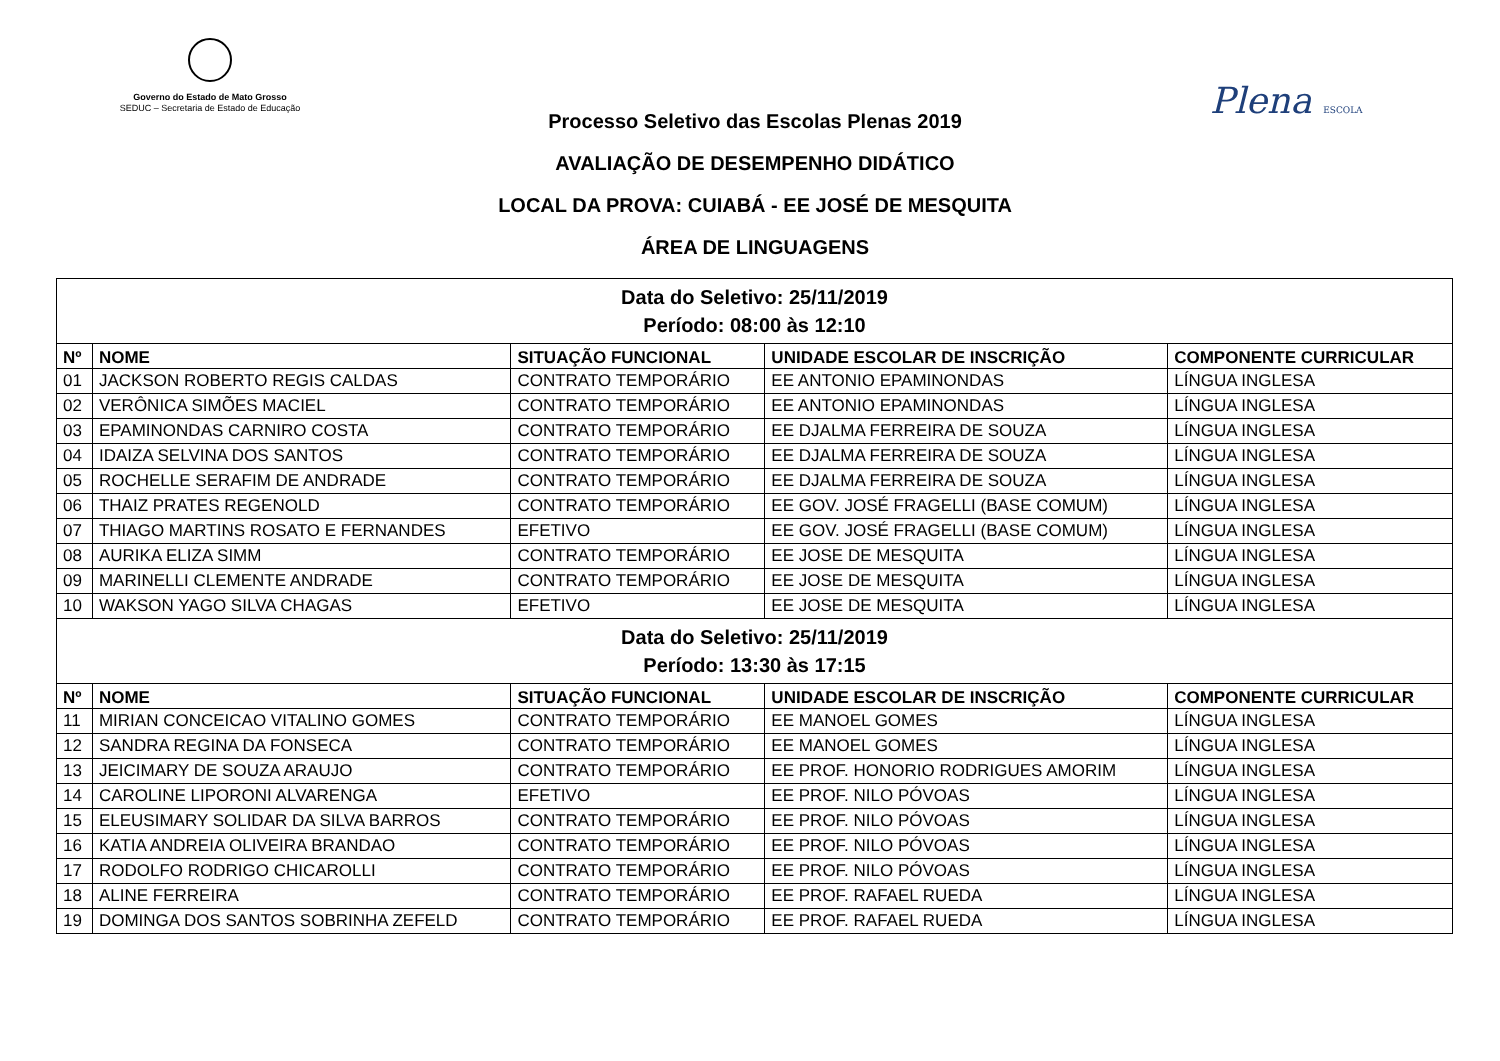Governo do Estado de Mato Grosso
SEDUC – Secretaria de Estado de Educação
Plena ESCOLA
Processo Seletivo das Escolas Plenas 2019
AVALIAÇÃO DE DESEMPENHO DIDÁTICO
LOCAL DA PROVA: CUIABÁ - EE JOSÉ DE MESQUITA
ÁREA DE LINGUAGENS
| Data do Seletivo: 25/11/2019 Período: 08:00 às 12:10 | | | | |
| Nº | NOME | SITUAÇÃO FUNCIONAL | UNIDADE ESCOLAR DE INSCRIÇÃO | COMPONENTE CURRICULAR |
| 01 | JACKSON ROBERTO REGIS CALDAS | CONTRATO TEMPORÁRIO | EE ANTONIO EPAMINONDAS | LÍNGUA INGLESA |
| 02 | VERÔNICA SIMÕES MACIEL | CONTRATO TEMPORÁRIO | EE ANTONIO EPAMINONDAS | LÍNGUA INGLESA |
| 03 | EPAMINONDAS CARNIRO COSTA | CONTRATO TEMPORÁRIO | EE DJALMA FERREIRA DE SOUZA | LÍNGUA INGLESA |
| 04 | IDAIZA SELVINA DOS SANTOS | CONTRATO TEMPORÁRIO | EE DJALMA FERREIRA DE SOUZA | LÍNGUA INGLESA |
| 05 | ROCHELLE SERAFIM DE ANDRADE | CONTRATO TEMPORÁRIO | EE DJALMA FERREIRA DE SOUZA | LÍNGUA INGLESA |
| 06 | THAIZ PRATES REGENOLD | CONTRATO TEMPORÁRIO | EE GOV. JOSÉ FRAGELLI (BASE COMUM) | LÍNGUA INGLESA |
| 07 | THIAGO MARTINS ROSATO E FERNANDES | EFETIVO | EE GOV. JOSÉ FRAGELLI (BASE COMUM) | LÍNGUA INGLESA |
| 08 | AURIKA ELIZA SIMM | CONTRATO TEMPORÁRIO | EE JOSE DE MESQUITA | LÍNGUA INGLESA |
| 09 | MARINELLI CLEMENTE ANDRADE | CONTRATO TEMPORÁRIO | EE JOSE DE MESQUITA | LÍNGUA INGLESA |
| 10 | WAKSON YAGO SILVA CHAGAS | EFETIVO | EE JOSE DE MESQUITA | LÍNGUA INGLESA |
| Data do Seletivo: 25/11/2019 Período: 13:30 às 17:15 | | | | |
| Nº | NOME | SITUAÇÃO FUNCIONAL | UNIDADE ESCOLAR DE INSCRIÇÃO | COMPONENTE CURRICULAR |
| 11 | MIRIAN CONCEICAO VITALINO GOMES | CONTRATO TEMPORÁRIO | EE MANOEL GOMES | LÍNGUA INGLESA |
| 12 | SANDRA REGINA DA FONSECA | CONTRATO TEMPORÁRIO | EE MANOEL GOMES | LÍNGUA INGLESA |
| 13 | JEICIMARY DE SOUZA ARAUJO | CONTRATO TEMPORÁRIO | EE PROF. HONORIO RODRIGUES AMORIM | LÍNGUA INGLESA |
| 14 | CAROLINE LIPORONI ALVARENGA | EFETIVO | EE PROF. NILO PÓVOAS | LÍNGUA INGLESA |
| 15 | ELEUSIMARY SOLIDAR DA SILVA BARROS | CONTRATO TEMPORÁRIO | EE PROF. NILO PÓVOAS | LÍNGUA INGLESA |
| 16 | KATIA ANDREIA OLIVEIRA BRANDAO | CONTRATO TEMPORÁRIO | EE PROF. NILO PÓVOAS | LÍNGUA INGLESA |
| 17 | RODOLFO RODRIGO CHICAROLLI | CONTRATO TEMPORÁRIO | EE PROF. NILO PÓVOAS | LÍNGUA INGLESA |
| 18 | ALINE FERREIRA | CONTRATO TEMPORÁRIO | EE PROF. RAFAEL RUEDA | LÍNGUA INGLESA |
| 19 | DOMINGA DOS SANTOS SOBRINHA ZEFELD | CONTRATO TEMPORÁRIO | EE PROF. RAFAEL RUEDA | LÍNGUA INGLESA |